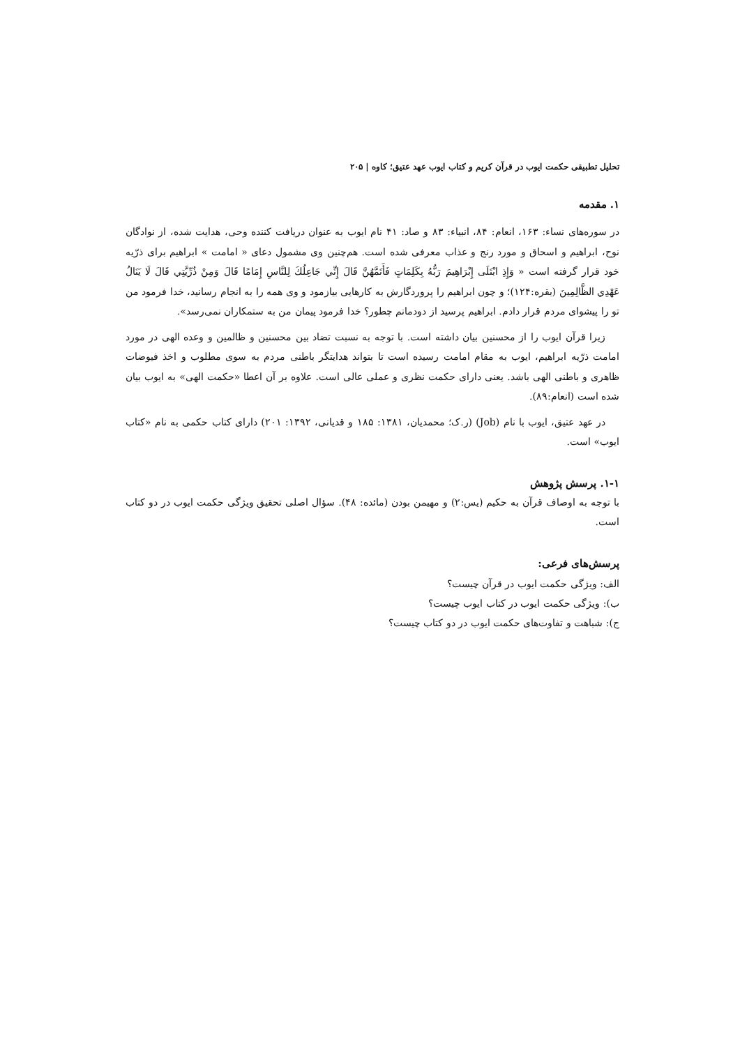تحلیل تطبیقی حکمت ایوب در قرآن کریم و کتاب ایوب عهد عتیق؛ کاوه | ۲۰۵
۱. مقدمه
در سوره‌های نساء: ۱۶۳، انعام: ۸۴، انبیاء: ۸۳ و صاد: ۴۱ نام ایوب به عنوان دریافت کننده وحی، هدایت شده، از نوادگان نوح، ابراهیم و اسحاق و مورد رنج و عذاب معرفی شده است. هم‌چنین وی مشمول دعای « امامت » ابراهیم برای ذرّیه خود قرار گرفته است « وَإِذِ ابْتَلَى إِبْرَاهِيمَ رَبُّهُ بِكَلِمَاتٍ فَأَتَمَّهُنَّ قَالَ إِنِّي جَاعِلُكَ لِلنَّاسِ إِمَامًا قَالَ وَمِنْ ذُرِّيَّتِي قَالَ لَا يَنَالُ عَهْدِي الظَّالِمِينَ (بقره:۱۲۴)؛ و چون ابراهیم را پروردگارش به کارهایی بیازمود و وی همه را به انجام رسانید، خدا فرمود من تو را پیشوای مردم قرار دادم. ابراهیم پرسید از دودمانم چطور؟ خدا فرمود پیمان من به ستمکاران نمی‌رسد».
زیرا قرآن ایوب را از محسنین بیان داشته است. با توجه به نسبت تضاد بین محسنین و ظالمین و وعده الهی در مورد امامت ذرّیه ابراهیم، ایوب به مقام امامت رسیده است تا بتواند هدایتگر باطنی مردم به سوی مطلوب و اخذ فیوضات ظاهری و باطنی الهی باشد. یعنی دارای حکمت نظری و عملی عالی است. علاوه بر آن اعطا «حکمت الهی» به ایوب بیان شده است (انعام:۸۹).
در عهد عتیق، ایوب با نام (Job) (ر.ک؛ محمدیان، ۱۳۸۱: ۱۸۵ و قدیانی، ۱۳۹۲: ۲۰۱) دارای کتاب حکمی به نام «کتاب ایوب» است.
۱-۱. پرسش پژوهش
با توجه به اوصاف قرآن به حکیم (یس:۲) و مهیمن بودن (مائده: ۴۸). سؤال اصلی تحقیق ویژگی حکمت ایوب در دو کتاب است.
پرسش‌های فرعی:
الف: ویژگی حکمت ایوب در قرآن چیست؟
ب): ویژگی حکمت ایوب در کتاب ایوب چیست؟
ج): شباهت و تفاوت‌های حکمت ایوب در دو کتاب چیست؟